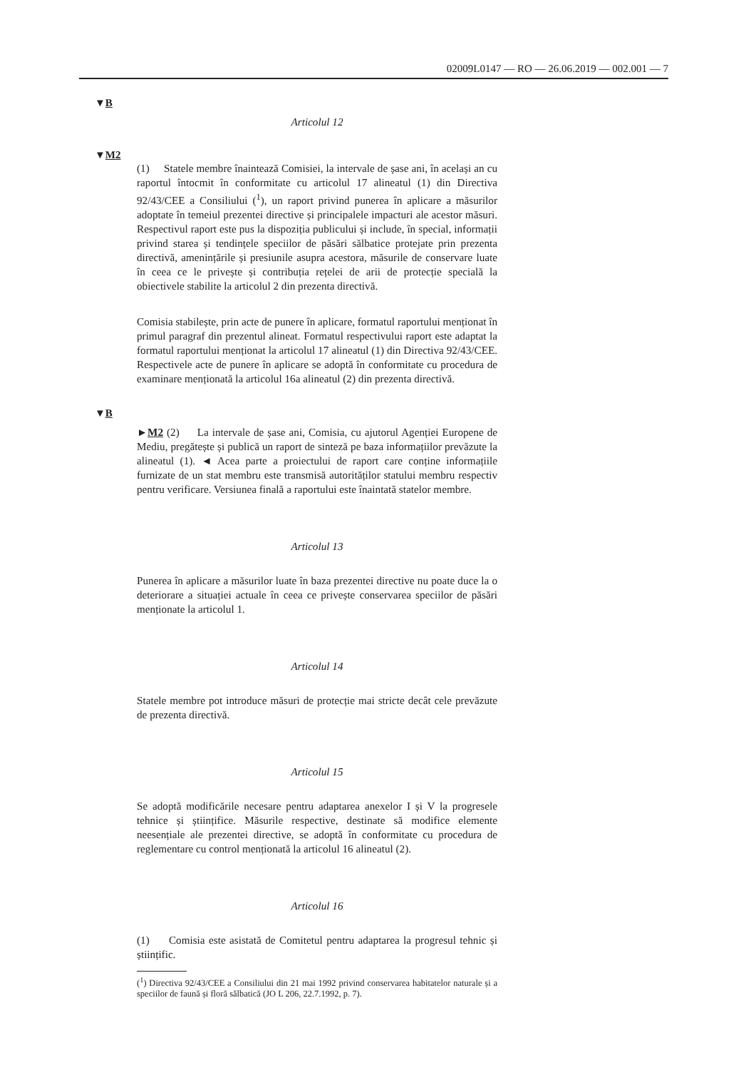02009L0147 — RO — 26.06.2019 — 002.001 — 7
▼B
Articolul 12
▼M2
(1) Statele membre înaintează Comisiei, la intervale de șase ani, în același an cu raportul întocmit în conformitate cu articolul 17 alineatul (1) din Directiva 92/43/CEE a Consiliului (<sup>1</sup>), un raport privind punerea în aplicare a măsurilor adoptate în temeiul prezentei directive și principalele impacturi ale acestor măsuri. Respectivul raport este pus la dispoziția publicului și include, în special, informații privind starea și tendințele speciilor de păsări sălbatice protejate prin prezenta directivă, amenințările și presiunile asupra acestora, măsurile de conservare luate în ceea ce le privește și contribuția rețelei de arii de protecție specială la obiectivele stabilite la articolul 2 din prezenta directivă.
Comisia stabilește, prin acte de punere în aplicare, formatul raportului menționat în primul paragraf din prezentul alineat. Formatul respectivului raport este adaptat la formatul raportului menționat la articolul 17 alineatul (1) din Directiva 92/43/CEE. Respectivele acte de punere în aplicare se adoptă în conformitate cu procedura de examinare menționată la articolul 16a alineatul (2) din prezenta directivă.
▼B
►M2 (2) La intervale de șase ani, Comisia, cu ajutorul Agenției Europene de Mediu, pregătește și publică un raport de sinteză pe baza informațiilor prevăzute la alineatul (1). ◄ Acea parte a proiectului de raport care conține informațiile furnizate de un stat membru este transmisă autorităților statului membru respectiv pentru verificare. Versiunea finală a raportului este înaintată statelor membre.
Articolul 13
Punerea în aplicare a măsurilor luate în baza prezentei directive nu poate duce la o deteriorare a situației actuale în ceea ce privește conservarea speciilor de păsări menționate la articolul 1.
Articolul 14
Statele membre pot introduce măsuri de protecție mai stricte decât cele prevăzute de prezenta directivă.
Articolul 15
Se adoptă modificările necesare pentru adaptarea anexelor I și V la progresele tehnice și științifice. Măsurile respective, destinate să modifice elemente neesențiale ale prezentei directive, se adoptă în conformitate cu procedura de reglementare cu control menționată la articolul 16 alineatul (2).
Articolul 16
(1) Comisia este asistată de Comitetul pentru adaptarea la progresul tehnic și științific.
(<sup>1</sup>) Directiva 92/43/CEE a Consiliului din 21 mai 1992 privind conservarea habitatelor naturale și a speciilor de faună și floră sălbatică (JO L 206, 22.7.1992, p. 7).